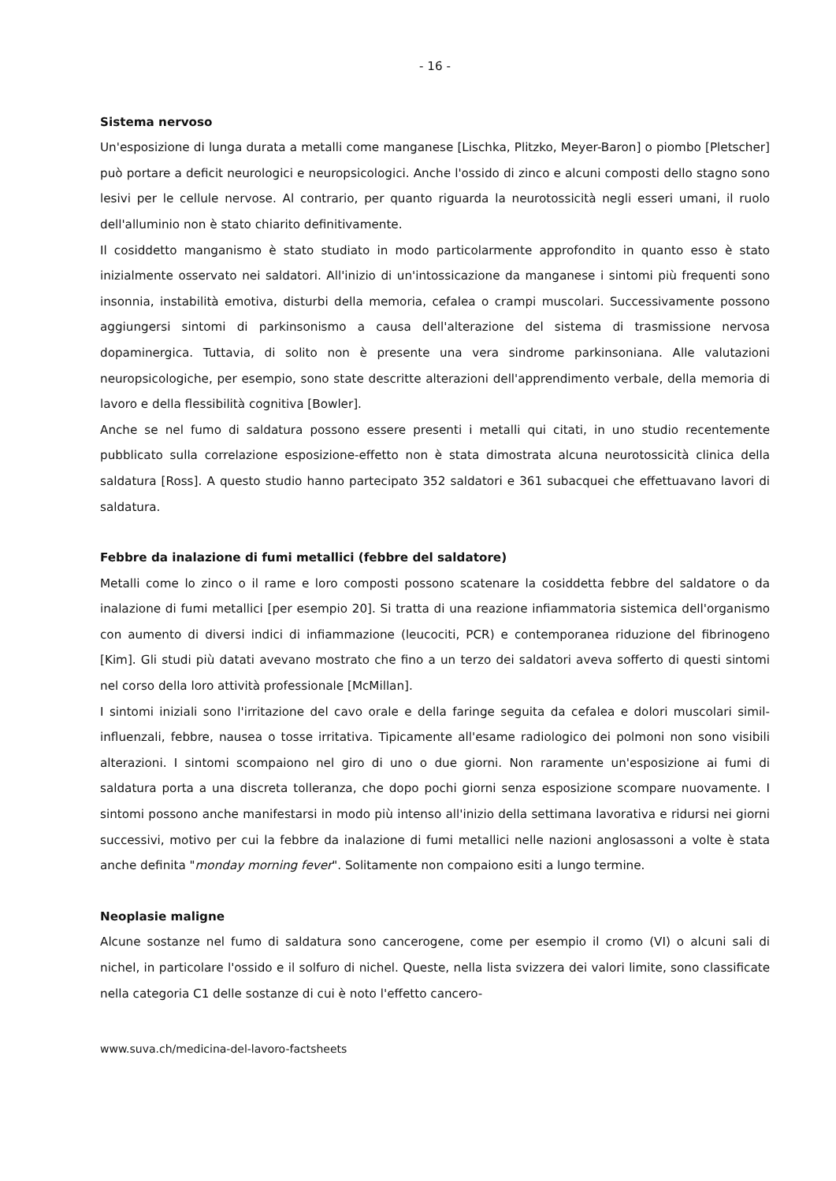- 16 -
Sistema nervoso
Un'esposizione di lunga durata a metalli come manganese [Lischka, Plitzko, Meyer-Baron] o piombo [Pletscher] può portare a deficit neurologici e neuropsicologici. Anche l'ossido di zinco e alcuni composti dello stagno sono lesivi per le cellule nervose. Al contrario, per quanto riguarda la neurotossicità negli esseri umani, il ruolo dell'alluminio non è stato chiarito definitivamente.
Il cosiddetto manganismo è stato studiato in modo particolarmente approfondito in quanto esso è stato inizialmente osservato nei saldatori. All'inizio di un'intossicazione da manganese i sintomi più frequenti sono insonnia, instabilità emotiva, disturbi della memoria, cefalea o crampi muscolari. Successivamente possono aggiungersi sintomi di parkinsonismo a causa dell'alterazione del sistema di trasmissione nervosa dopaminergica. Tuttavia, di solito non è presente una vera sindrome parkinsoniana. Alle valutazioni neuropsicologiche, per esempio, sono state descritte alterazioni dell'apprendimento verbale, della memoria di lavoro e della flessibilità cognitiva [Bowler].
Anche se nel fumo di saldatura possono essere presenti i metalli qui citati, in uno studio recentemente pubblicato sulla correlazione esposizione-effetto non è stata dimostrata alcuna neurotossicità clinica della saldatura [Ross]. A questo studio hanno partecipato 352 saldatori e 361 subacquei che effettuavano lavori di saldatura.
Febbre da inalazione di fumi metallici (febbre del saldatore)
Metalli come lo zinco o il rame e loro composti possono scatenare la cosiddetta febbre del saldatore o da inalazione di fumi metallici [per esempio 20]. Si tratta di una reazione infiammatoria sistemica dell'organismo con aumento di diversi indici di infiammazione (leucociti, PCR) e contemporanea riduzione del fibrinogeno [Kim]. Gli studi più datati avevano mostrato che fino a un terzo dei saldatori aveva sofferto di questi sintomi nel corso della loro attività professionale [McMillan].
I sintomi iniziali sono l'irritazione del cavo orale e della faringe seguita da cefalea e dolori muscolari simil-influenzali, febbre, nausea o tosse irritativa. Tipicamente all'esame radiologico dei polmoni non sono visibili alterazioni. I sintomi scompaiono nel giro di uno o due giorni. Non raramente un'esposizione ai fumi di saldatura porta a una discreta tolleranza, che dopo pochi giorni senza esposizione scompare nuovamente. I sintomi possono anche manifestarsi in modo più intenso all'inizio della settimana lavorativa e ridursi nei giorni successivi, motivo per cui la febbre da inalazione di fumi metallici nelle nazioni anglosassoni a volte è stata anche definita "monday morning fever". Solitamente non compaiono esiti a lungo termine.
Neoplasie maligne
Alcune sostanze nel fumo di saldatura sono cancerogene, come per esempio il cromo (VI) o alcuni sali di nichel, in particolare l'ossido e il solfuro di nichel. Queste, nella lista svizzera dei valori limite, sono classificate nella categoria C1 delle sostanze di cui è noto l'effetto cancero-
www.suva.ch/medicina-del-lavoro-factsheets